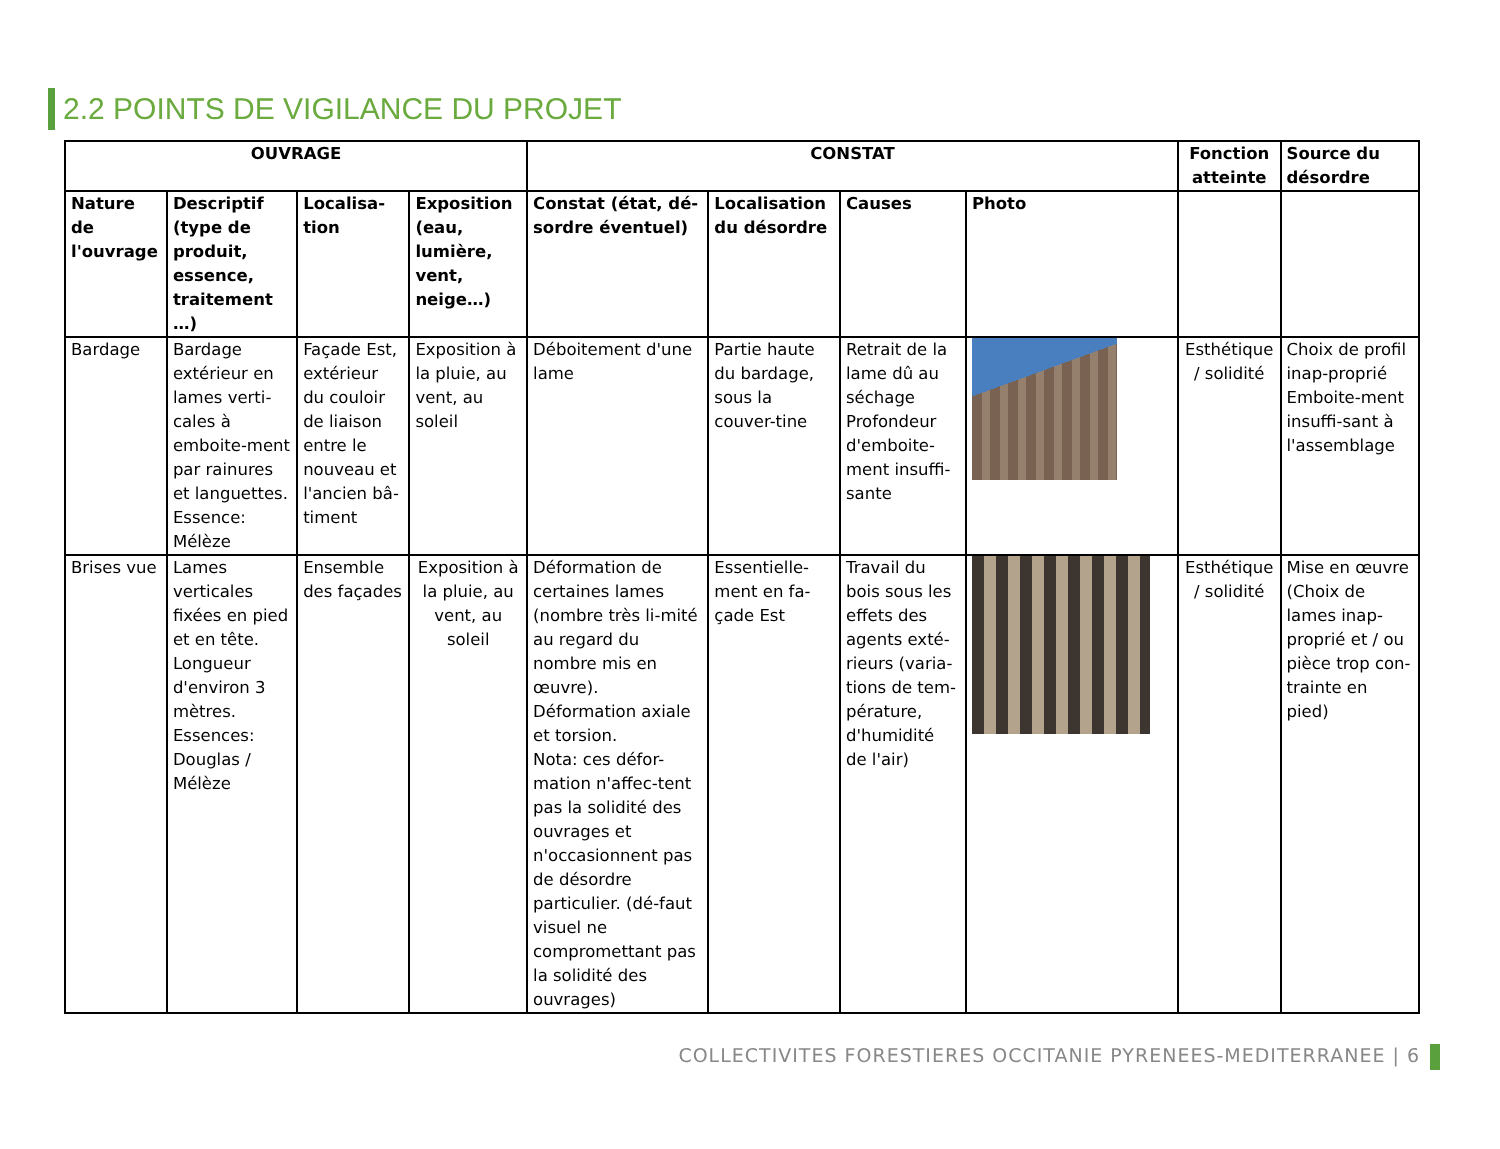2.2 POINTS DE VIGILANCE DU PROJET
| OUVRAGE | | | | CONSTAT | | | | Fonction atteinte | Source du désordre |
| --- | --- | --- | --- | --- | --- | --- | --- | --- | --- |
| Nature de l'ouvrage | Descriptif (type de produit, essence, traitement …) | Localisa-tion | Exposition (eau, lumière, vent, neige…) | Constat (état, dé-sordre éventuel) | Localisation du désordre | Causes | Photo | | |
| Bardage | Bardage extérieur en lames verti-cales à emboite-ment par rainures et languettes. Essence: Mélèze | Façade Est, extérieur du couloir de liaison entre le nouveau et l'ancien bâ-timent | Exposition à la pluie, au vent, au soleil | Déboitement d'une lame | Partie haute du bardage, sous la couver-tine | Retrait de la lame dû au séchage Profondeur d'emboite-ment insuffi-sante | | Esthétique / solidité | Choix de profil inap-proprié Emboite-ment insuffi-sant à l'assemblage |
| Brises vue | Lames verticales fixées en pied et en tête. Longueur d'environ 3 mètres. Essences: Douglas / Mélèze | Ensemble des façades | Exposition à la pluie, au vent, au soleil | Déformation de certaines lames (nombre très li-mité au regard du nombre mis en œuvre). Déformation axiale et torsion. Nota: ces défor-mation n'affec-tent pas la solidité des ouvrages et n'occasionnent pas de désordre particulier. (dé-faut visuel ne compromettant pas la solidité des ouvrages) | Essentielle-ment en fa-çade Est | Travail du bois sous les effets des agents exté-rieurs (varia-tions de tem-pérature, d'humidité de l'air) | | Esthétique / solidité | Mise en œuvre (Choix de lames inap-proprié et / ou pièce trop con-trainte en pied) |
COLLECTIVITES FORESTIERES OCCITANIE PYRENEES-MEDITERRANEE | 6